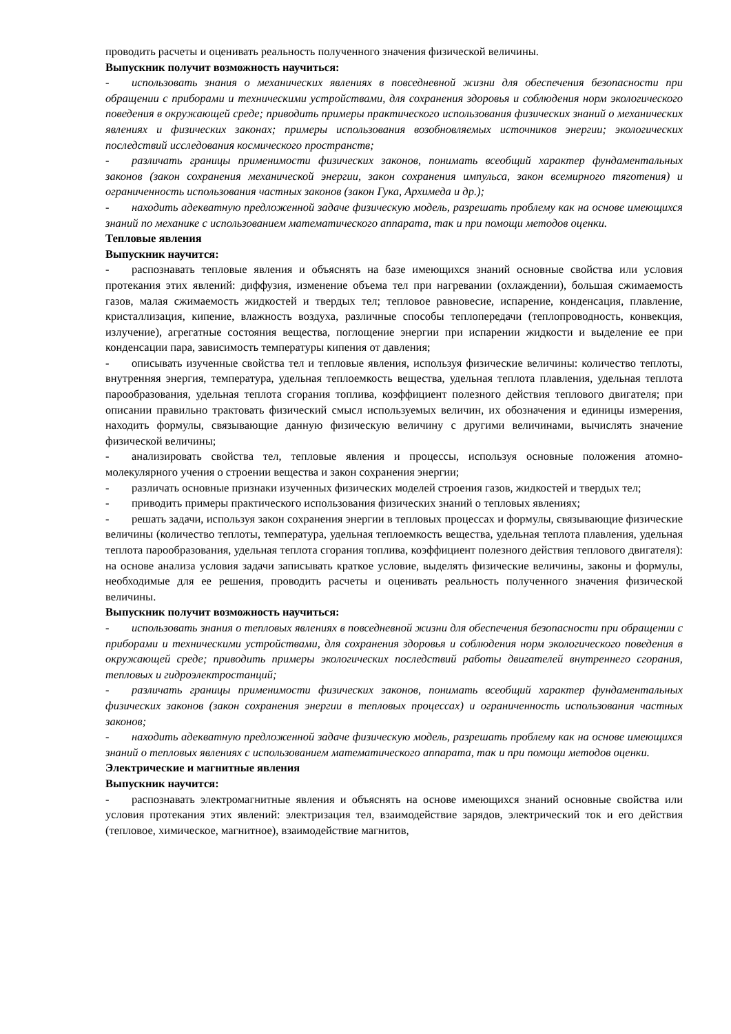проводить расчеты и оценивать реальность полученного значения физической величины.
Выпускник получит возможность научиться:
- использовать знания о механических явлениях в повседневной жизни для обеспечения безопасности при обращении с приборами и техническими устройствами, для сохранения здоровья и соблюдения норм экологического поведения в окружающей среде; приводить примеры практического использования физических знаний о механических явлениях и физических законах; примеры использования возобновляемых источников энергии; экологических последствий исследования космического пространств;
- различать границы применимости физических законов, понимать всеобщий характер фундаментальных законов (закон сохранения механической энергии, закон сохранения импульса, закон всемирного тяготения) и ограниченность использования частных законов (закон Гука, Архимеда и др.);
- находить адекватную предложенной задаче физическую модель, разрешать проблему как на основе имеющихся знаний по механике с использованием математического аппарата, так и при помощи методов оценки.
Тепловые явления
Выпускник научится:
- распознавать тепловые явления и объяснять на базе имеющихся знаний основные свойства или условия протекания этих явлений: диффузия, изменение объема тел при нагревании (охлаждении), большая сжимаемость газов, малая сжимаемость жидкостей и твердых тел; тепловое равновесие, испарение, конденсация, плавление, кристаллизация, кипение, влажность воздуха, различные способы теплопередачи (теплопроводность, конвекция, излучение), агрегатные состояния вещества, поглощение энергии при испарении жидкости и выделение ее при конденсации пара, зависимость температуры кипения от давления;
- описывать изученные свойства тел и тепловые явления, используя физические величины: количество теплоты, внутренняя энергия, температура, удельная теплоемкость вещества, удельная теплота плавления, удельная теплота парообразования, удельная теплота сгорания топлива, коэффициент полезного действия теплового двигателя; при описании правильно трактовать физический смысл используемых величин, их обозначения и единицы измерения, находить формулы, связывающие данную физическую величину с другими величинами, вычислять значение физической величины;
- анализировать свойства тел, тепловые явления и процессы, используя основные положения атомно-молекулярного учения о строении вещества и закон сохранения энергии;
- различать основные признаки изученных физических моделей строения газов, жидкостей и твердых тел;
- приводить примеры практического использования физических знаний о тепловых явлениях;
- решать задачи, используя закон сохранения энергии в тепловых процессах и формулы, связывающие физические величины (количество теплоты, температура, удельная теплоемкость вещества, удельная теплота плавления, удельная теплота парообразования, удельная теплота сгорания топлива, коэффициент полезного действия теплового двигателя): на основе анализа условия задачи записывать краткое условие, выделять физические величины, законы и формулы, необходимые для ее решения, проводить расчеты и оценивать реальность полученного значения физической величины.
Выпускник получит возможность научиться:
- использовать знания о тепловых явлениях в повседневной жизни для обеспечения безопасности при обращении с приборами и техническими устройствами, для сохранения здоровья и соблюдения норм экологического поведения в окружающей среде; приводить примеры экологических последствий работы двигателей внутреннего сгорания, тепловых и гидроэлектростанций;
- различать границы применимости физических законов, понимать всеобщий характер фундаментальных физических законов (закон сохранения энергии в тепловых процессах) и ограниченность использования частных законов;
- находить адекватную предложенной задаче физическую модель, разрешать проблему как на основе имеющихся знаний о тепловых явлениях с использованием математического аппарата, так и при помощи методов оценки.
Электрические и магнитные явления
Выпускник научится:
- распознавать электромагнитные явления и объяснять на основе имеющихся знаний основные свойства или условия протекания этих явлений: электризация тел, взаимодействие зарядов, электрический ток и его действия (тепловое, химическое, магнитное), взаимодействие магнитов,